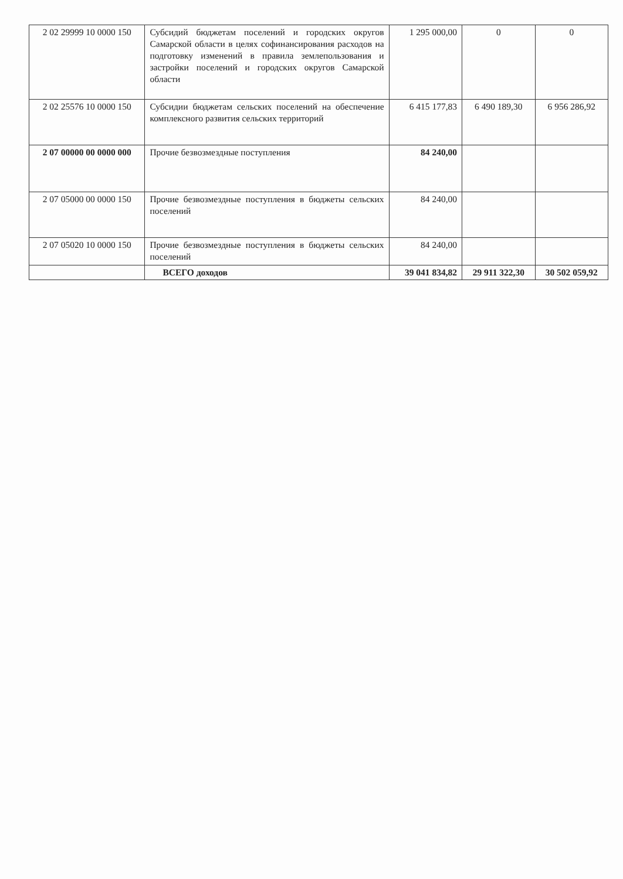| 2 02 29999 10 0000 150 | Субсидий бюджетам поселений и городских округов Самарской области в целях софинансирования расходов на подготовку изменений в правила землепользования и застройки поселений и городских округов Самарской области | 1 295 000,00 | 0 | 0 |
| 2 02 25576 10 0000 150 | Субсидии бюджетам сельских поселений на обеспечение комплексного развития сельских территорий | 6 415 177,83 | 6 490 189,30 | 6 956 286,92 |
| 2 07 00000 00 0000 000 | Прочие безвозмездные поступления | 84 240,00 | | |
| 2 07 05000 00 0000 150 | Прочие безвозмездные поступления в бюджеты сельских поселений | 84 240,00 | | |
| 2 07 05020 10 0000 150 | Прочие безвозмездные поступления в бюджеты сельских поселений | 84 240,00 | | |
| | ВСЕГО доходов | 39 041 834,82 | 29 911 322,30 | 30 502 059,92 |